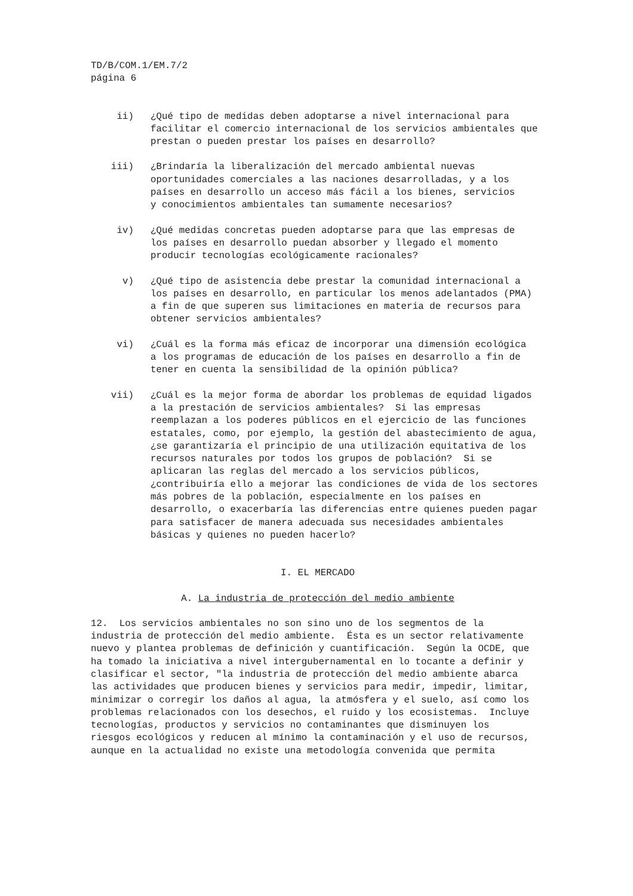TD/B/COM.1/EM.7/2
página 6
ii) ¿Qué tipo de medidas deben adoptarse a nivel internacional para facilitar el comercio internacional de los servicios ambientales que prestan o pueden prestar los países en desarrollo?
iii) ¿Brindaría la liberalización del mercado ambiental nuevas oportunidades comerciales a las naciones desarrolladas, y a los países en desarrollo un acceso más fácil a los bienes, servicios y conocimientos ambientales tan sumamente necesarios?
iv) ¿Qué medidas concretas pueden adoptarse para que las empresas de los países en desarrollo puedan absorber y llegado el momento producir tecnologías ecológicamente racionales?
v) ¿Qué tipo de asistencia debe prestar la comunidad internacional a los países en desarrollo, en particular los menos adelantados (PMA) a fin de que superen sus limitaciones en materia de recursos para obtener servicios ambientales?
vi) ¿Cuál es la forma más eficaz de incorporar una dimensión ecológica a los programas de educación de los países en desarrollo a fin de tener en cuenta la sensibilidad de la opinión pública?
vii) ¿Cuál es la mejor forma de abordar los problemas de equidad ligados a la prestación de servicios ambientales? Si las empresas reemplazan a los poderes públicos en el ejercicio de las funciones estatales, como, por ejemplo, la gestión del abastecimiento de agua, ¿se garantizaría el principio de una utilización equitativa de los recursos naturales por todos los grupos de población? Si se aplicaran las reglas del mercado a los servicios públicos, ¿contribuiría ello a mejorar las condiciones de vida de los sectores más pobres de la población, especialmente en los países en desarrollo, o exacerbaría las diferencias entre quienes pueden pagar para satisfacer de manera adecuada sus necesidades ambientales básicas y quienes no pueden hacerlo?
I. EL MERCADO
A. La industria de protección del medio ambiente
12. Los servicios ambientales no son sino uno de los segmentos de la industria de protección del medio ambiente. Ésta es un sector relativamente nuevo y plantea problemas de definición y cuantificación. Según la OCDE, que ha tomado la iniciativa a nivel intergubernamental en lo tocante a definir y clasificar el sector, "la industria de protección del medio ambiente abarca las actividades que producen bienes y servicios para medir, impedir, limitar, minimizar o corregir los daños al agua, la atmósfera y el suelo, así como los problemas relacionados con los desechos, el ruido y los ecosistemas. Incluye tecnologías, productos y servicios no contaminantes que disminuyen los riesgos ecológicos y reducen al mínimo la contaminación y el uso de recursos, aunque en la actualidad no existe una metodología convenida que permita